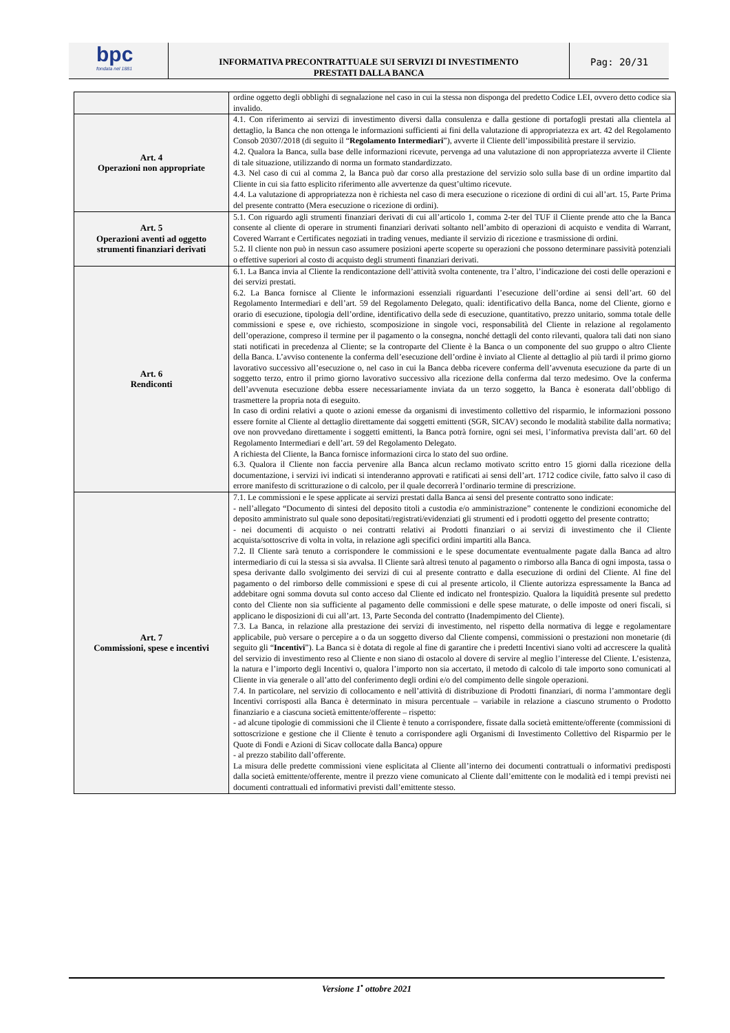bpc
fondata nel 1881
INFORMATIVA PRECONTRATTUALE SUI SERVIZI DI INVESTIMENTO
PRESTATI DALLA BANCA
Pag: 20/31
| | ordine oggetto degli obblighi di segnalazione nel caso in cui la stessa non disponga del predetto Codice LEI, ovvero detto codice sia invalido. |
| Art. 4 Operazioni non appropriate | 4.1. Con riferimento ai servizi di investimento diversi dalla consulenza e dalla gestione di portafogli prestati alla clientela al dettaglio, la Banca che non ottenga le informazioni sufficienti ai fini della valutazione di appropriatezza ex art. 42 del Regolamento Consob 20307/2018 (di seguito il “ Regolamento Intermediari ”), avverte il Cliente dell’impossibilità prestare il servizio. 4.2. Qualora la Banca, sulla base delle informazioni ricevute, pervenga ad una valutazione di non appropriatezza avverte il Cliente di tale situazione, utilizzando di norma un formato standardizzato. 4.3. Nel caso di cui al comma 2, la Banca può dar corso alla prestazione del servizio solo sulla base di un ordine impartito dal Cliente in cui sia fatto esplicito riferimento alle avvertenze da quest’ultimo ricevute. 4.4. La valutazione di appropriatezza non è richiesta nel caso di mera esecuzione o ricezione di ordini di cui all’art. 15, Parte Prima del presente contratto (Mera esecuzione o ricezione di ordini). |
| Art. 5 Operazioni aventi ad oggetto strumenti finanziari derivati | 5.1. Con riguardo agli strumenti finanziari derivati di cui all’articolo 1, comma 2-ter del TUF il Cliente prende atto che la Banca consente al cliente di operare in strumenti finanziari derivati soltanto nell’ambito di operazioni di acquisto e vendita di Warrant, Covered Warrant e Certificates negoziati in trading venues, mediante il servizio di ricezione e trasmissione di ordini. 5.2. Il cliente non può in nessun caso assumere posizioni aperte scoperte su operazioni che possono determinare passività potenziali o effettive superiori al costo di acquisto degli strumenti finanziari derivati. |
| Art. 6 Rendiconti | 6.1. La Banca invia al Cliente la rendicontazione dell’attività svolta contenente, tra l’altro, l’indicazione dei costi delle operazioni e dei servizi prestati. 6.2. La Banca fornisce al Cliente le informazioni essenziali riguardanti l’esecuzione dell’ordine ai sensi dell’art. 60 del Regolamento Intermediari e dell’art. 59 del Regolamento Delegato, quali: identificativo della Banca, nome del Cliente, giorno e orario di esecuzione, tipologia dell’ordine, identificativo della sede di esecuzione, quantitativo, prezzo unitario, somma totale delle commissioni e spese e, ove richiesto, scomposizione in singole voci, responsabilità del Cliente in relazione al regolamento dell’operazione, compreso il termine per il pagamento o la consegna, nonché dettagli del conto rilevanti, qualora tali dati non siano stati notificati in precedenza al Cliente; se la controparte del Cliente è la Banca o un componente del suo gruppo o altro Cliente della Banca. L’avviso contenente la conferma dell’esecuzione dell’ordine è inviato al Cliente al dettaglio al più tardi il primo giorno lavorativo successivo all’esecuzione o, nel caso in cui la Banca debba ricevere conferma dell’avvenuta esecuzione da parte di un soggetto terzo, entro il primo giorno lavorativo successivo alla ricezione della conferma dal terzo medesimo. Ove la conferma dell’avvenuta esecuzione debba essere necessariamente inviata da un terzo soggetto, la Banca è esonerata dall’obbligo di trasmettere la propria nota di eseguito. In caso di ordini relativi a quote o azioni emesse da organismi di investimento collettivo del risparmio, le informazioni possono essere fornite al Cliente al dettaglio direttamente dai soggetti emittenti (SGR, SICAV) secondo le modalità stabilite dalla normativa; ove non provvedano direttamente i soggetti emittenti, la Banca potrà fornire, ogni sei mesi, l’informativa prevista dall’art. 60 del Regolamento Intermediari e dell’art. 59 del Regolamento Delegato. A richiesta del Cliente, la Banca fornisce informazioni circa lo stato del suo ordine. 6.3. Qualora il Cliente non faccia pervenire alla Banca alcun reclamo motivato scritto entro 15 giorni dalla ricezione della documentazione, i servizi ivi indicati si intenderanno approvati e ratificati ai sensi dell’art. 1712 codice civile, fatto salvo il caso di errore manifesto di scritturazione o di calcolo, per il quale decorrerà l’ordinario termine di prescrizione. |
| Art. 7 Commissioni, spese e incentivi | 7.1. Le commissioni e le spese applicate ai servizi prestati dalla Banca ai sensi del presente contratto sono indicate: - nell’allegato “Documento di sintesi del deposito titoli a custodia e/o amministrazione” contenente le condizioni economiche del deposito amministrato sul quale sono depositati/registrati/evidenziati gli strumenti ed i prodotti oggetto del presente contratto; - nei documenti di acquisto o nei contratti relativi ai Prodotti finanziari o ai servizi di investimento che il Cliente acquista/sottoscrive di volta in volta, in relazione agli specifici ordini impartiti alla Banca. 7.2. Il Cliente sarà tenuto a corrispondere le commissioni e le spese documentate eventualmente pagate dalla Banca ad altro intermediario di cui la stessa si sia avvalsa. Il Cliente sarà altresì tenuto al pagamento o rimborso alla Banca di ogni imposta, tassa o spesa derivante dallo svolgimento dei servizi di cui al presente contratto e dalla esecuzione di ordini del Cliente. Al fine del pagamento o del rimborso delle commissioni e spese di cui al presente articolo, il Cliente autorizza espressamente la Banca ad addebitare ogni somma dovuta sul conto acceso dal Cliente ed indicato nel frontespizio. Qualora la liquidità presente sul predetto conto del Cliente non sia sufficiente al pagamento delle commissioni e delle spese maturate, o delle imposte od oneri fiscali, si applicano le disposizioni di cui all’art. 13, Parte Seconda del contratto (Inadempimento del Cliente). 7.3. La Banca, in relazione alla prestazione dei servizi di investimento, nel rispetto della normativa di legge e regolamentare applicabile, può versare o percepire a o da un soggetto diverso dal Cliente compensi, commissioni o prestazioni non monetarie (di seguito gli “ Incentivi ”). La Banca si è dotata di regole al fine di garantire che i predetti Incentivi siano volti ad accrescere la qualità del servizio di investimento reso al Cliente e non siano di ostacolo al dovere di servire al meglio l’interesse del Cliente. L’esistenza, la natura e l’importo degli Incentivi o, qualora l’importo non sia accertato, il metodo di calcolo di tale importo sono comunicati al Cliente in via generale o all’atto del conferimento degli ordini e/o del compimento delle singole operazioni. 7.4. In particolare, nel servizio di collocamento e nell’attività di distribuzione di Prodotti finanziari, di norma l’ammontare degli Incentivi corrisposti alla Banca è determinato in misura percentuale – variabile in relazione a ciascuno strumento o Prodotto finanziario e a ciascuna società emittente/offerente – rispetto: - ad alcune tipologie di commissioni che il Cliente è tenuto a corrispondere, fissate dalla società emittente/offerente (commissioni di sottoscrizione e gestione che il Cliente è tenuto a corrispondere agli Organismi di Investimento Collettivo del Risparmio per le Quote di Fondi e Azioni di Sicav collocate dalla Banca) oppure - al prezzo stabilito dall’offerente. La misura delle predette commissioni viene esplicitata al Cliente all’interno dei documenti contrattuali o informativi predisposti dalla società emittente/offerente, mentre il prezzo viene comunicato al Cliente dall’emittente con le modalità ed i tempi previsti nei documenti contrattuali ed informativi previsti dall’emittente stesso. |
Versione 1<sup>•</sup> ottobre 2021